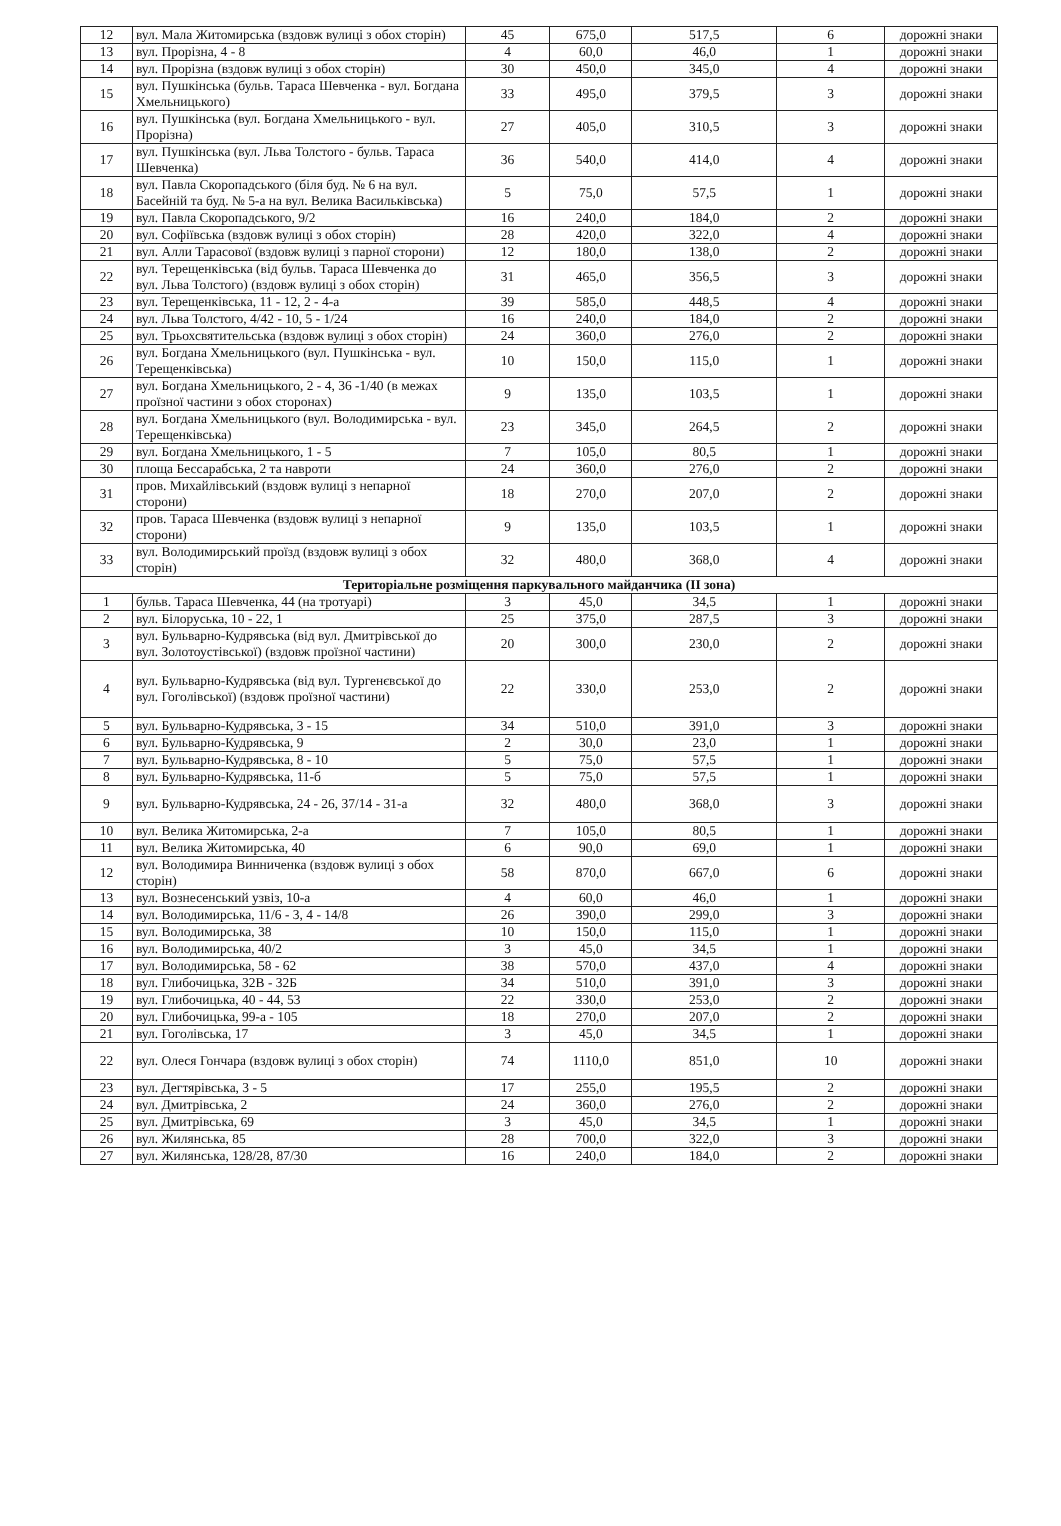| 12 | вул. Мала Житомирська (вздовж вулиці з обох сторін) | 45 | 675,0 | 517,5 | 6 | дорожні знаки |
| 13 | вул. Прорізна, 4 - 8 | 4 | 60,0 | 46,0 | 1 | дорожні знаки |
| 14 | вул. Прорізна (вздовж вулиці з обох сторін) | 30 | 450,0 | 345,0 | 4 | дорожні знаки |
| 15 | вул. Пушкінська (бульв. Тараса Шевченка - вул. Богдана Хмельницького) | 33 | 495,0 | 379,5 | 3 | дорожні знаки |
| 16 | вул. Пушкінська (вул. Богдана Хмельницького - вул. Прорізна) | 27 | 405,0 | 310,5 | 3 | дорожні знаки |
| 17 | вул. Пушкінська (вул. Льва Толстого - бульв. Тараса Шевченка) | 36 | 540,0 | 414,0 | 4 | дорожні знаки |
| 18 | вул. Павла Скоропадського (біля буд. № 6 на вул. Басейній та буд. № 5-а на вул. Велика Васильківська) | 5 | 75,0 | 57,5 | 1 | дорожні знаки |
| 19 | вул. Павла Скоропадського, 9/2 | 16 | 240,0 | 184,0 | 2 | дорожні знаки |
| 20 | вул. Софіївська (вздовж вулиці з обох сторін) | 28 | 420,0 | 322,0 | 4 | дорожні знаки |
| 21 | вул. Алли Тарасової (вздовж вулиці з парної сторони) | 12 | 180,0 | 138,0 | 2 | дорожні знаки |
| 22 | вул. Терещенківська (від бульв. Тараса Шевченка до вул. Льва Толстого) (вздовж вулиці з обох сторін) | 31 | 465,0 | 356,5 | 3 | дорожні знаки |
| 23 | вул. Терещенківська, 11 - 12, 2 - 4-а | 39 | 585,0 | 448,5 | 4 | дорожні знаки |
| 24 | вул. Льва Толстого, 4/42 - 10, 5 - 1/24 | 16 | 240,0 | 184,0 | 2 | дорожні знаки |
| 25 | вул. Трьохсвятительська (вздовж вулиці з обох сторін) | 24 | 360,0 | 276,0 | 2 | дорожні знаки |
| 26 | вул. Богдана Хмельницького (вул. Пушкінська - вул. Терещенківська) | 10 | 150,0 | 115,0 | 1 | дорожні знаки |
| 27 | вул. Богдана Хмельницького, 2 - 4, 36 -1/40 (в межах проїзної частини з обох сторонах) | 9 | 135,0 | 103,5 | 1 | дорожні знаки |
| 28 | вул. Богдана Хмельницького (вул. Володимирська - вул. Терещенківська) | 23 | 345,0 | 264,5 | 2 | дорожні знаки |
| 29 | вул. Богдана Хмельницького, 1 - 5 | 7 | 105,0 | 80,5 | 1 | дорожні знаки |
| 30 | площа Бессарабська, 2 та навроти | 24 | 360,0 | 276,0 | 2 | дорожні знаки |
| 31 | пров. Михайлівський (вздовж вулиці з непарної сторони) | 18 | 270,0 | 207,0 | 2 | дорожні знаки |
| 32 | пров. Тараса Шевченка (вздовж вулиці з непарної сторони) | 9 | 135,0 | 103,5 | 1 | дорожні знаки |
| 33 | вул. Володимирський проїзд (вздовж вулиці з обох сторін) | 32 | 480,0 | 368,0 | 4 | дорожні знаки |
| Територіальне розміщення паркувального майданчика (ІІ зона) | | | | | | |
| 1 | бульв. Тараса Шевченка, 44 (на тротуарі) | 3 | 45,0 | 34,5 | 1 | дорожні знаки |
| 2 | вул. Білоруська, 10 - 22, 1 | 25 | 375,0 | 287,5 | 3 | дорожні знаки |
| 3 | вул. Бульварно-Кудрявська (від вул. Дмитрівської до вул. Золотоустівської) (вздовж проїзної частини) | 20 | 300,0 | 230,0 | 2 | дорожні знаки |
| 4 | вул. Бульварно-Кудрявська (від вул. Тургенєвської до вул. Гоголівської) (вздовж проїзної частини) | 22 | 330,0 | 253,0 | 2 | дорожні знаки |
| 5 | вул. Бульварно-Кудрявська, 3 - 15 | 34 | 510,0 | 391,0 | 3 | дорожні знаки |
| 6 | вул. Бульварно-Кудрявська, 9 | 2 | 30,0 | 23,0 | 1 | дорожні знаки |
| 7 | вул. Бульварно-Кудрявська, 8 - 10 | 5 | 75,0 | 57,5 | 1 | дорожні знаки |
| 8 | вул. Бульварно-Кудрявська, 11-б | 5 | 75,0 | 57,5 | 1 | дорожні знаки |
| 9 | вул. Бульварно-Кудрявська, 24 - 26, 37/14 - 31-а | 32 | 480,0 | 368,0 | 3 | дорожні знаки |
| 10 | вул. Велика Житомирська, 2-а | 7 | 105,0 | 80,5 | 1 | дорожні знаки |
| 11 | вул. Велика Житомирська, 40 | 6 | 90,0 | 69,0 | 1 | дорожні знаки |
| 12 | вул. Володимира Винниченка (вздовж вулиці з обох сторін) | 58 | 870,0 | 667,0 | 6 | дорожні знаки |
| 13 | вул. Вознесенський узвіз, 10-а | 4 | 60,0 | 46,0 | 1 | дорожні знаки |
| 14 | вул. Володимирська, 11/6 - 3, 4 - 14/8 | 26 | 390,0 | 299,0 | 3 | дорожні знаки |
| 15 | вул. Володимирська, 38 | 10 | 150,0 | 115,0 | 1 | дорожні знаки |
| 16 | вул. Володимирська, 40/2 | 3 | 45,0 | 34,5 | 1 | дорожні знаки |
| 17 | вул. Володимирська, 58 - 62 | 38 | 570,0 | 437,0 | 4 | дорожні знаки |
| 18 | вул. Глибочицька, 32В - 32Б | 34 | 510,0 | 391,0 | 3 | дорожні знаки |
| 19 | вул. Глибочицька, 40 - 44, 53 | 22 | 330,0 | 253,0 | 2 | дорожні знаки |
| 20 | вул. Глибочицька, 99-а - 105 | 18 | 270,0 | 207,0 | 2 | дорожні знаки |
| 21 | вул. Гоголівська, 17 | 3 | 45,0 | 34,5 | 1 | дорожні знаки |
| 22 | вул. Олеся Гончара (вздовж вулиці з обох сторін) | 74 | 1110,0 | 851,0 | 10 | дорожні знаки |
| 23 | вул. Дегтярівська, 3 - 5 | 17 | 255,0 | 195,5 | 2 | дорожні знаки |
| 24 | вул. Дмитрівська, 2 | 24 | 360,0 | 276,0 | 2 | дорожні знаки |
| 25 | вул. Дмитрівська, 69 | 3 | 45,0 | 34,5 | 1 | дорожні знаки |
| 26 | вул. Жилянська, 85 | 28 | 700,0 | 322,0 | 3 | дорожні знаки |
| 27 | вул. Жилянська, 128/28, 87/30 | 16 | 240,0 | 184,0 | 2 | дорожні знаки |